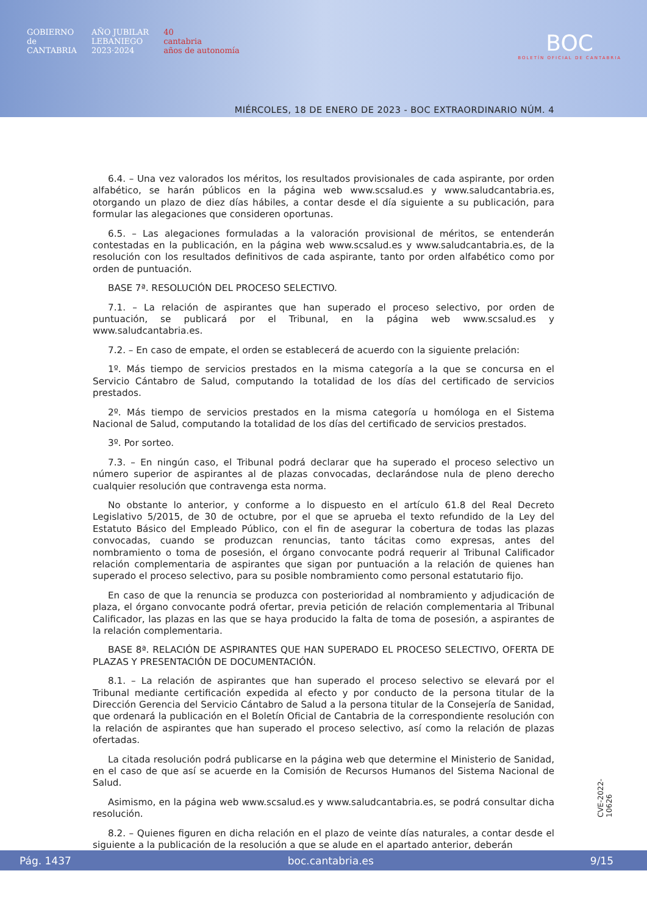GOBIERNO
de
CANTABRIA
AÑO JUBILAR
LEBANIEGO
2023·2024
40
cantabria
años de autonomía
BOC
BOLETÍN OFICIAL DE CANTABRIA
MIÉRCOLES, 18 DE ENERO DE 2023 - BOC EXTRAORDINARIO NÚM. 4
6.4. – Una vez valorados los méritos, los resultados provisionales de cada aspirante, por orden alfabético, se harán públicos en la página web www.scsalud.es y www.saludcantabria.es, otorgando un plazo de diez días hábiles, a contar desde el día siguiente a su publicación, para formular las alegaciones que consideren oportunas.
6.5. – Las alegaciones formuladas a la valoración provisional de méritos, se entenderán contestadas en la publicación, en la página web www.scsalud.es y www.saludcantabria.es, de la resolución con los resultados definitivos de cada aspirante, tanto por orden alfabético como por orden de puntuación.
BASE 7ª. RESOLUCIÓN DEL PROCESO SELECTIVO.
7.1. – La relación de aspirantes que han superado el proceso selectivo, por orden de puntuación, se publicará por el Tribunal, en la página web www.scsalud.es y www.saludcantabria.es.
7.2. – En caso de empate, el orden se establecerá de acuerdo con la siguiente prelación:
1º. Más tiempo de servicios prestados en la misma categoría a la que se concursa en el Servicio Cántabro de Salud, computando la totalidad de los días del certificado de servicios prestados.
2º. Más tiempo de servicios prestados en la misma categoría u homóloga en el Sistema Nacional de Salud, computando la totalidad de los días del certificado de servicios prestados.
3º. Por sorteo.
7.3. – En ningún caso, el Tribunal podrá declarar que ha superado el proceso selectivo un número superior de aspirantes al de plazas convocadas, declarándose nula de pleno derecho cualquier resolución que contravenga esta norma.
No obstante lo anterior, y conforme a lo dispuesto en el artículo 61.8 del Real Decreto Legislativo 5/2015, de 30 de octubre, por el que se aprueba el texto refundido de la Ley del Estatuto Básico del Empleado Público, con el fin de asegurar la cobertura de todas las plazas convocadas, cuando se produzcan renuncias, tanto tácitas como expresas, antes del nombramiento o toma de posesión, el órgano convocante podrá requerir al Tribunal Calificador relación complementaria de aspirantes que sigan por puntuación a la relación de quienes han superado el proceso selectivo, para su posible nombramiento como personal estatutario fijo.
En caso de que la renuncia se produzca con posterioridad al nombramiento y adjudicación de plaza, el órgano convocante podrá ofertar, previa petición de relación complementaria al Tribunal Calificador, las plazas en las que se haya producido la falta de toma de posesión, a aspirantes de la relación complementaria.
BASE 8ª. RELACIÓN DE ASPIRANTES QUE HAN SUPERADO EL PROCESO SELECTIVO, OFERTA DE PLAZAS Y PRESENTACIÓN DE DOCUMENTACIÓN.
8.1. – La relación de aspirantes que han superado el proceso selectivo se elevará por el Tribunal mediante certificación expedida al efecto y por conducto de la persona titular de la Dirección Gerencia del Servicio Cántabro de Salud a la persona titular de la Consejería de Sanidad, que ordenará la publicación en el Boletín Oficial de Cantabria de la correspondiente resolución con la relación de aspirantes que han superado el proceso selectivo, así como la relación de plazas ofertadas.
La citada resolución podrá publicarse en la página web que determine el Ministerio de Sanidad, en el caso de que así se acuerde en la Comisión de Recursos Humanos del Sistema Nacional de Salud.
Asimismo, en la página web www.scsalud.es y www.saludcantabria.es, se podrá consultar dicha resolución.
8.2. – Quienes figuren en dicha relación en el plazo de veinte días naturales, a contar desde el siguiente a la publicación de la resolución a que se alude en el apartado anterior, deberán
CVE-2022-10626
Pág. 1437 boc.cantabria.es 9/15